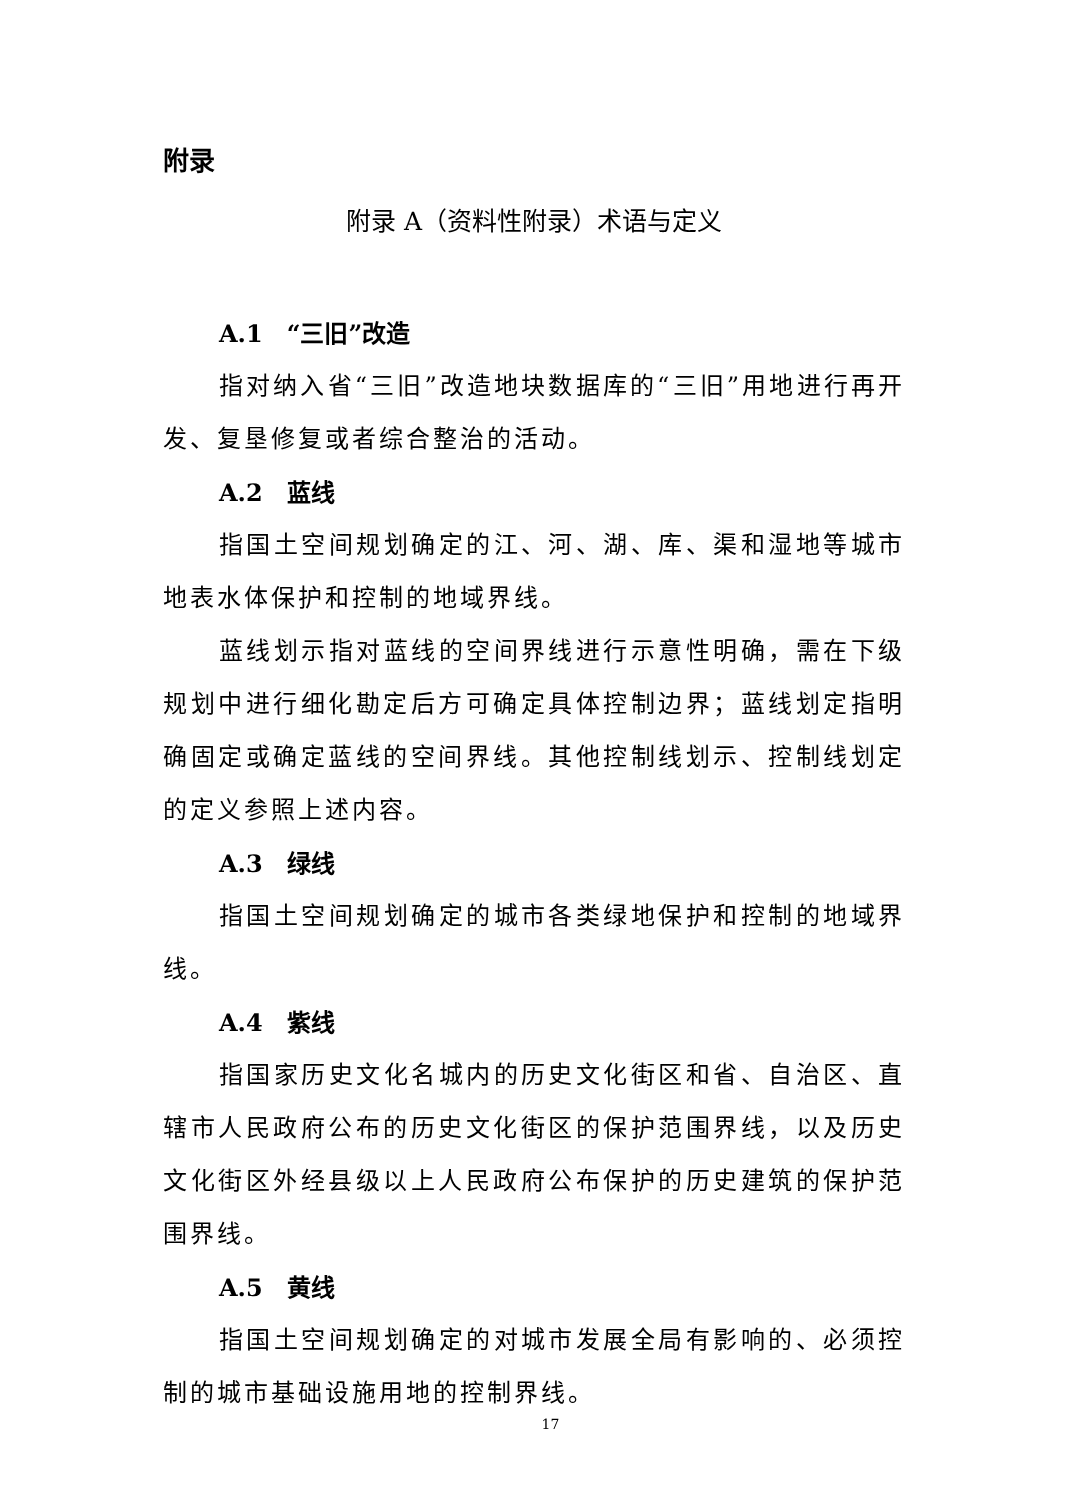附录
附录 A（资料性附录）术语与定义
A.1　“三旧”改造
指对纳入省“三旧”改造地块数据库的“三旧”用地进行再开发、复垦修复或者综合整治的活动。
A.2　蓝线
指国土空间规划确定的江、河、湖、库、渠和湿地等城市地表水体保护和控制的地域界线。
蓝线划示指对蓝线的空间界线进行示意性明确，需在下级规划中进行细化勘定后方可确定具体控制边界；蓝线划定指明确固定或确定蓝线的空间界线。其他控制线划示、控制线划定的定义参照上述内容。
A.3　绿线
指国土空间规划确定的城市各类绿地保护和控制的地域界线。
A.4　紫线
指国家历史文化名城内的历史文化街区和省、自治区、直辖市人民政府公布的历史文化街区的保护范围界线，以及历史文化街区外经县级以上人民政府公布保护的历史建筑的保护范围界线。
A.5　黄线
指国土空间规划确定的对城市发展全局有影响的、必须控制的城市基础设施用地的控制界线。
17